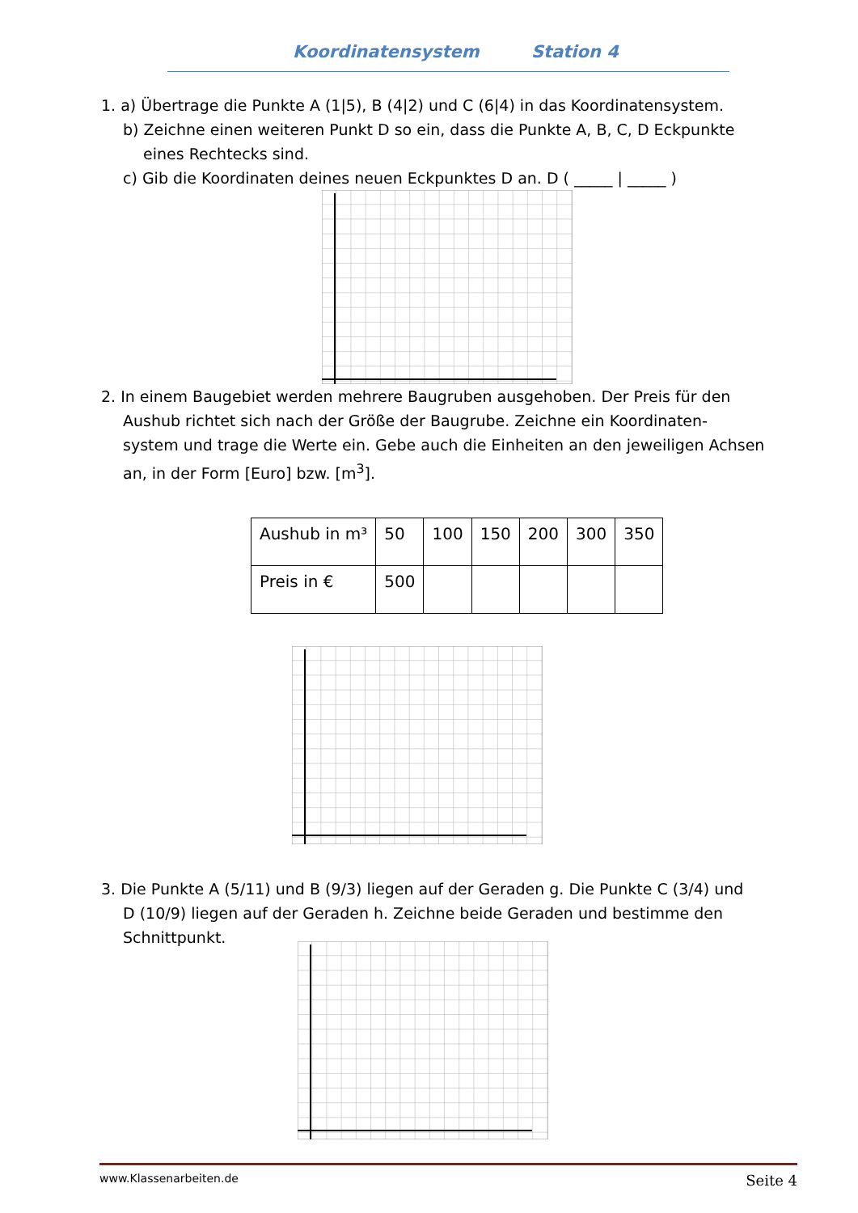Koordinatensystem Station 4
1. a) Übertrage die Punkte A (1|5), B (4|2) und C (6|4) in das Koordinatensystem.
b) Zeichne einen weiteren Punkt D so ein, dass die Punkte A, B, C, D Eckpunkte
eines Rechtecks sind.
c) Gib die Koordinaten deines neuen Eckpunktes D an. D ( _____ | _____ )
2. In einem Baugebiet werden mehrere Baugruben ausgehoben. Der Preis für den
Aushub richtet sich nach der Größe der Baugrube. Zeichne ein Koordinaten-
system und trage die Werte ein. Gebe auch die Einheiten an den jeweiligen Achsen
an, in der Form [Euro] bzw. [m<sup>3</sup>].
| Aushub in m³ | 50 | 100 | 150 | 200 | 300 | 350 |
| Preis in € | 500 | | | | | |
3. Die Punkte A (5/11) und B (9/3) liegen auf der Geraden g. Die Punkte C (3/4) und
D (10/9) liegen auf der Geraden h. Zeichne beide Geraden und bestimme den
Schnittpunkt.
www.Klassenarbeiten.de Seite 4